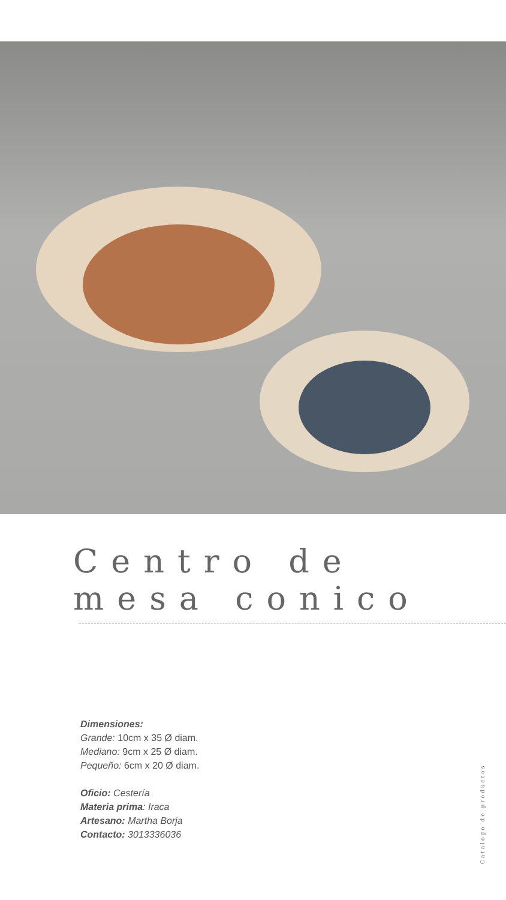Centro de mesa conico
Dimensiones:
Grande: 10cm x 35 Ø diam.
Mediano: 9cm x 25 Ø diam.
Pequeño: 6cm x 20 Ø diam.
Oficio: Cestería
Materia prima: Iraca
Artesano: Martha Borja
Contacto: 3013336036
Catalogo de productos